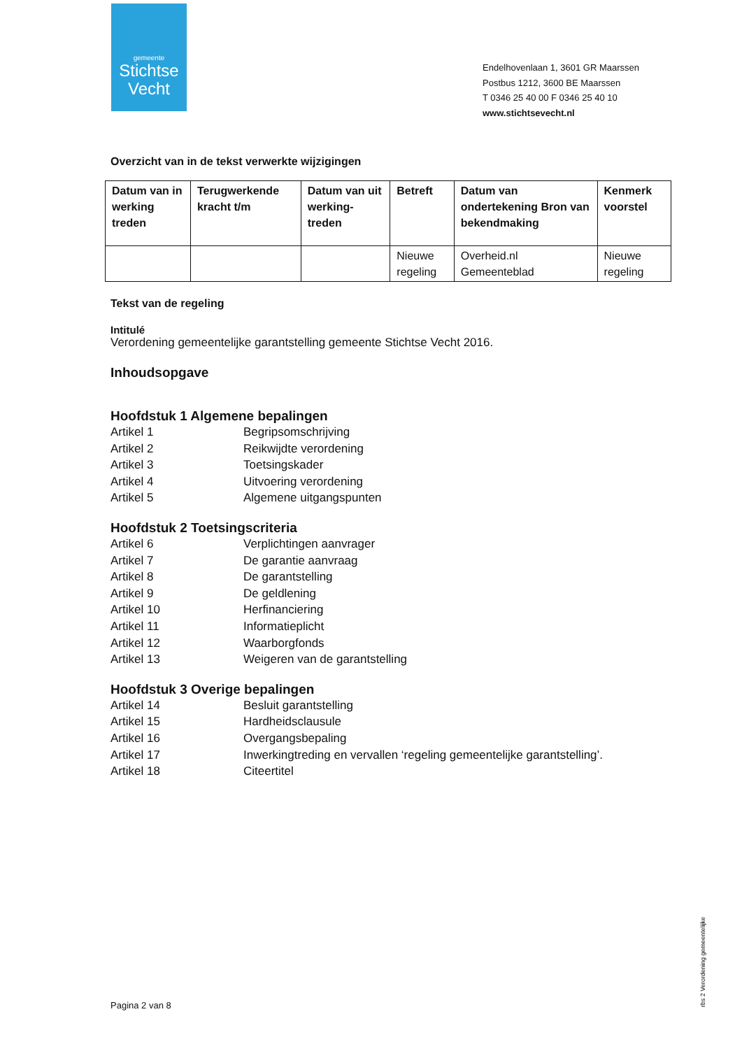gemeente
Stichtse
Vecht
Endelhovenlaan 1, 3601 GR Maarssen
Postbus 1212, 3600 BE Maarssen
T 0346 25 40 00 F 0346 25 40 10
www.stichtsevecht.nl
Overzicht van in de tekst verwerkte wijzigingen
| Datum van in werking treden | Terugwerkende kracht t/m | Datum van uit werking-treden | Betreft | Datum van ondertekening Bron van bekendmaking | Kenmerk voorstel |
| --- | --- | --- | --- | --- | --- |
| | | | Nieuwe regeling | Overheid.nl Gemeenteblad | Nieuwe regeling |
Tekst van de regeling
Intitulé
Verordening gemeentelijke garantstelling gemeente Stichtse Vecht 2016.
Inhoudsopgave
Hoofdstuk 1 Algemene bepalingen
Artikel 1 Begripsomschrijving
Artikel 2 Reikwijdte verordening
Artikel 3 Toetsingskader
Artikel 4 Uitvoering verordening
Artikel 5 Algemene uitgangspunten
Hoofdstuk 2 Toetsingscriteria
Artikel 6 Verplichtingen aanvrager
Artikel 7 De garantie aanvraag
Artikel 8 De garantstelling
Artikel 9 De geldlening
Artikel 10 Herfinanciering
Artikel 11 Informatieplicht
Artikel 12 Waarborgfonds
Artikel 13 Weigeren van de garantstelling
Hoofdstuk 3 Overige bepalingen
Artikel 14 Besluit garantstelling
Artikel 15 Hardheidsclausule
Artikel 16 Overgangsbepaling
Artikel 17 Inwerkingtreding en vervallen ‘regeling gemeentelijke garantstelling’.
Artikel 18 Citeertitel
Pagina 2 van 8 rbs 2 Verordening gemeentelijke